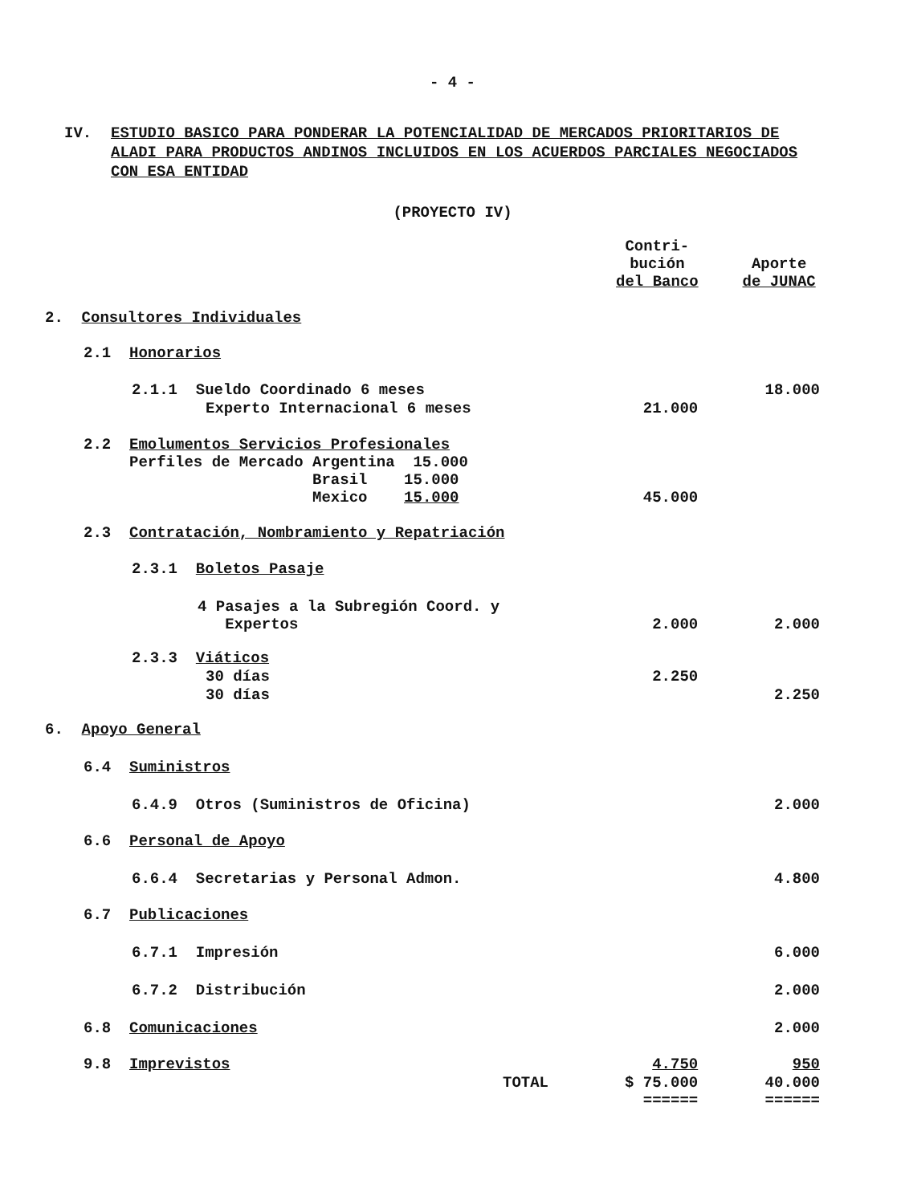- 4 -
IV. ESTUDIO BASICO PARA PONDERAR LA POTENCIALIDAD DE MERCADOS PRIORITARIOS DE ALADI PARA PRODUCTOS ANDINOS INCLUIDOS EN LOS ACUERDOS PARCIALES NEGOCIADOS CON ESA ENTIDAD
(PROYECTO IV)
| | Contri- bución del Banco | Aporte de JUNAC |
| --- | --- | --- |
| 2. Consultores Individuales | | |
| 2.1 Honorarios | | |
| 2.1.1 Sueldo Coordinado 6 meses | | 18.000 |
| Experto Internacional 6 meses | 21.000 | |
| 2.2 Emolumentos Servicios Profesionales Perfiles de Mercado Argentina 15.000 Brasil 15.000 Mexico 15.000 | 45.000 | |
| 2.3 Contratación, Nombramiento y Repatriación | | |
| 2.3.1 Boletos Pasaje | | |
| 4 Pasajes a la Subregión Coord. y Expertos | 2.000 | 2.000 |
| 2.3.3 Viáticos | | |
| 30 días | 2.250 | |
| 30 días | | 2.250 |
| 6. Apoyo General | | |
| 6.4 Suministros | | |
| 6.4.9 Otros (Suministros de Oficina) | | 2.000 |
| 6.6 Personal de Apoyo | | |
| 6.6.4 Secretarias y Personal Admon. | | 4.800 |
| 6.7 Publicaciones | | |
| 6.7.1 Impresión | | 6.000 |
| 6.7.2 Distribución | | 2.000 |
| 6.8 Comunicaciones | | 2.000 |
| 9.8 Imprevistos | 4.750 | 950 |
| TOTAL | $ 75.000 ====== | 40.000 ====== |